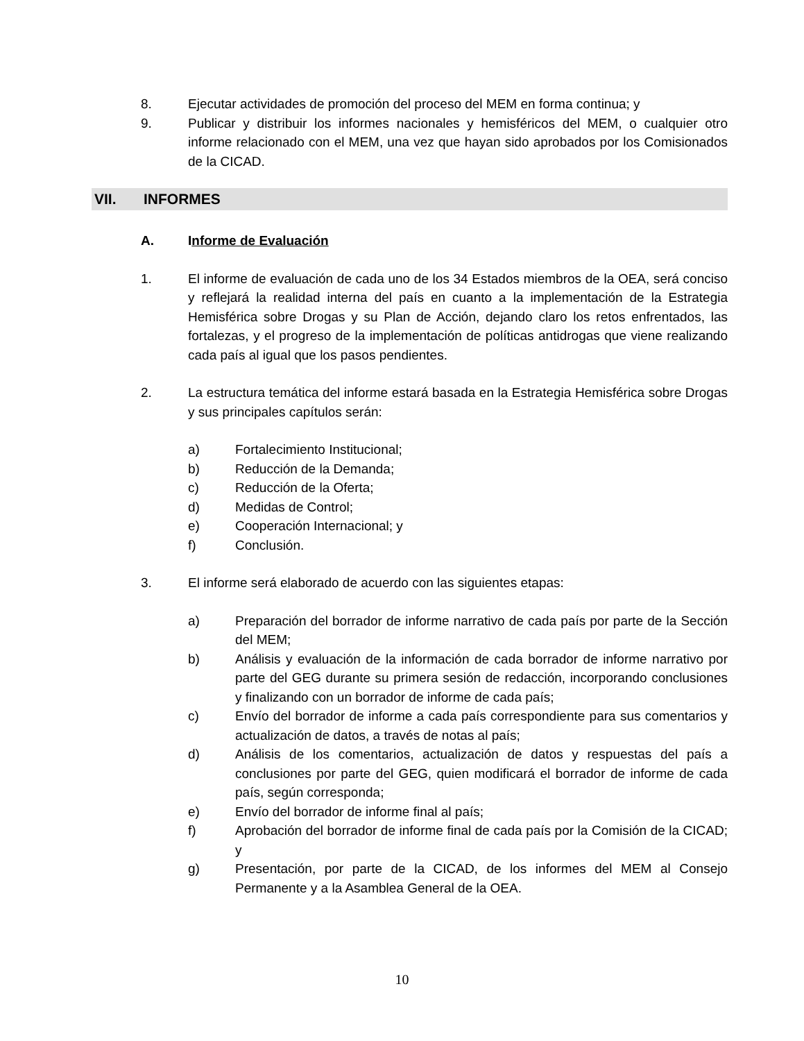8. Ejecutar actividades de promoción del proceso del MEM en forma continua; y
9. Publicar y distribuir los informes nacionales y hemisféricos del MEM, o cualquier otro informe relacionado con el MEM, una vez que hayan sido aprobados por los Comisionados de la CICAD.
VII. INFORMES
A. Informe de Evaluación
1. El informe de evaluación de cada uno de los 34 Estados miembros de la OEA, será conciso y reflejará la realidad interna del país en cuanto a la implementación de la Estrategia Hemisférica sobre Drogas y su Plan de Acción, dejando claro los retos enfrentados, las fortalezas, y el progreso de la implementación de políticas antidrogas que viene realizando cada país al igual que los pasos pendientes.
2. La estructura temática del informe estará basada en la Estrategia Hemisférica sobre Drogas y sus principales capítulos serán:
a) Fortalecimiento Institucional;
b) Reducción de la Demanda;
c) Reducción de la Oferta;
d) Medidas de Control;
e) Cooperación Internacional; y
f) Conclusión.
3. El informe será elaborado de acuerdo con las siguientes etapas:
a) Preparación del borrador de informe narrativo de cada país por parte de la Sección del MEM;
b) Análisis y evaluación de la información de cada borrador de informe narrativo por parte del GEG durante su primera sesión de redacción, incorporando conclusiones y finalizando con un borrador de informe de cada país;
c) Envío del borrador de informe a cada país correspondiente para sus comentarios y actualización de datos, a través de notas al país;
d) Análisis de los comentarios, actualización de datos y respuestas del país a conclusiones por parte del GEG, quien modificará el borrador de informe de cada país, según corresponda;
e) Envío del borrador de informe final al país;
f) Aprobación del borrador de informe final de cada país por la Comisión de la CICAD; y
g) Presentación, por parte de la CICAD, de los informes del MEM al Consejo Permanente y a la Asamblea General de la OEA.
10